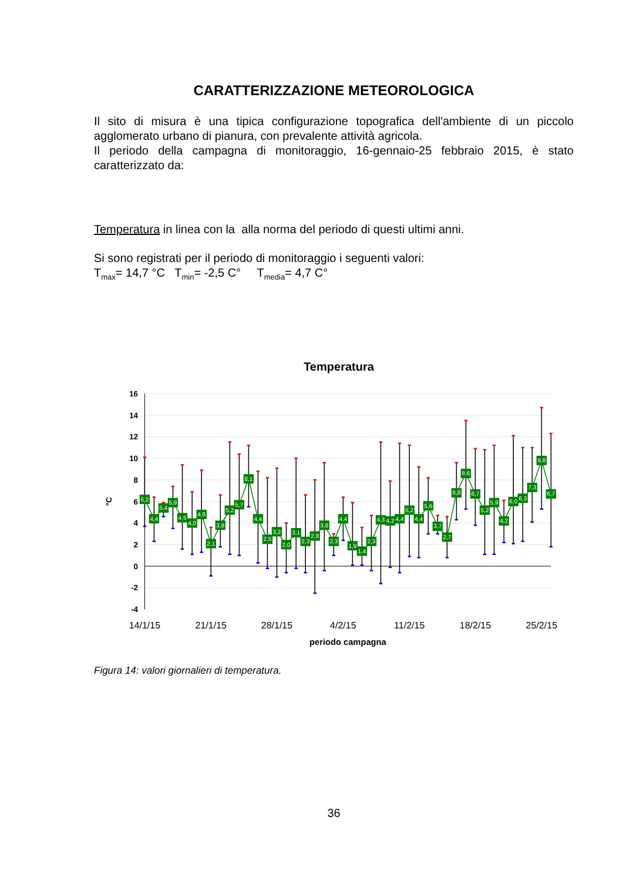CARATTERIZZAZIONE METEOROLOGICA
Il sito di misura è una tipica configurazione topografica dell'ambiente di un piccolo agglomerato urbano di pianura, con prevalente attività agricola.
Il periodo della campagna di monitoraggio, 16-gennaio-25 febbraio 2015, è stato caratterizzato da:
Temperatura in linea con la alla norma del periodo di questi ultimi anni.
Si sono registrati per il periodo di monitoraggio i seguenti valori:
T<sub>max</sub>= 14,7 °C T<sub>min</sub>= -2,5 C° T<sub>media</sub>= 4,7 C°
Temperatura
16
14
12
10
8
6
4
2
0
-2
-4
°C
14/1/15
21/1/15
28/1/15
4/2/15
11/2/15
18/2/15
25/2/15
periodo campagna
6,2
4,4
5,4
5,9
4,5
4,0
4,8
2,1
3,8
5,2
5,7
8,1
4,4
2,5
3,2
2,0
3,1
2,3
2,8
3,8
2,3
4,4
1,9
1,4
2,3
4,3
4,2
4,4
5,2
4,4
5,6
3,7
2,7
6,8
8,6
6,7
5,2
5,9
4,2
6,0
6,3
7,3
9,8
6,7
Figura 14: valori giornalieri di temperatura.
36